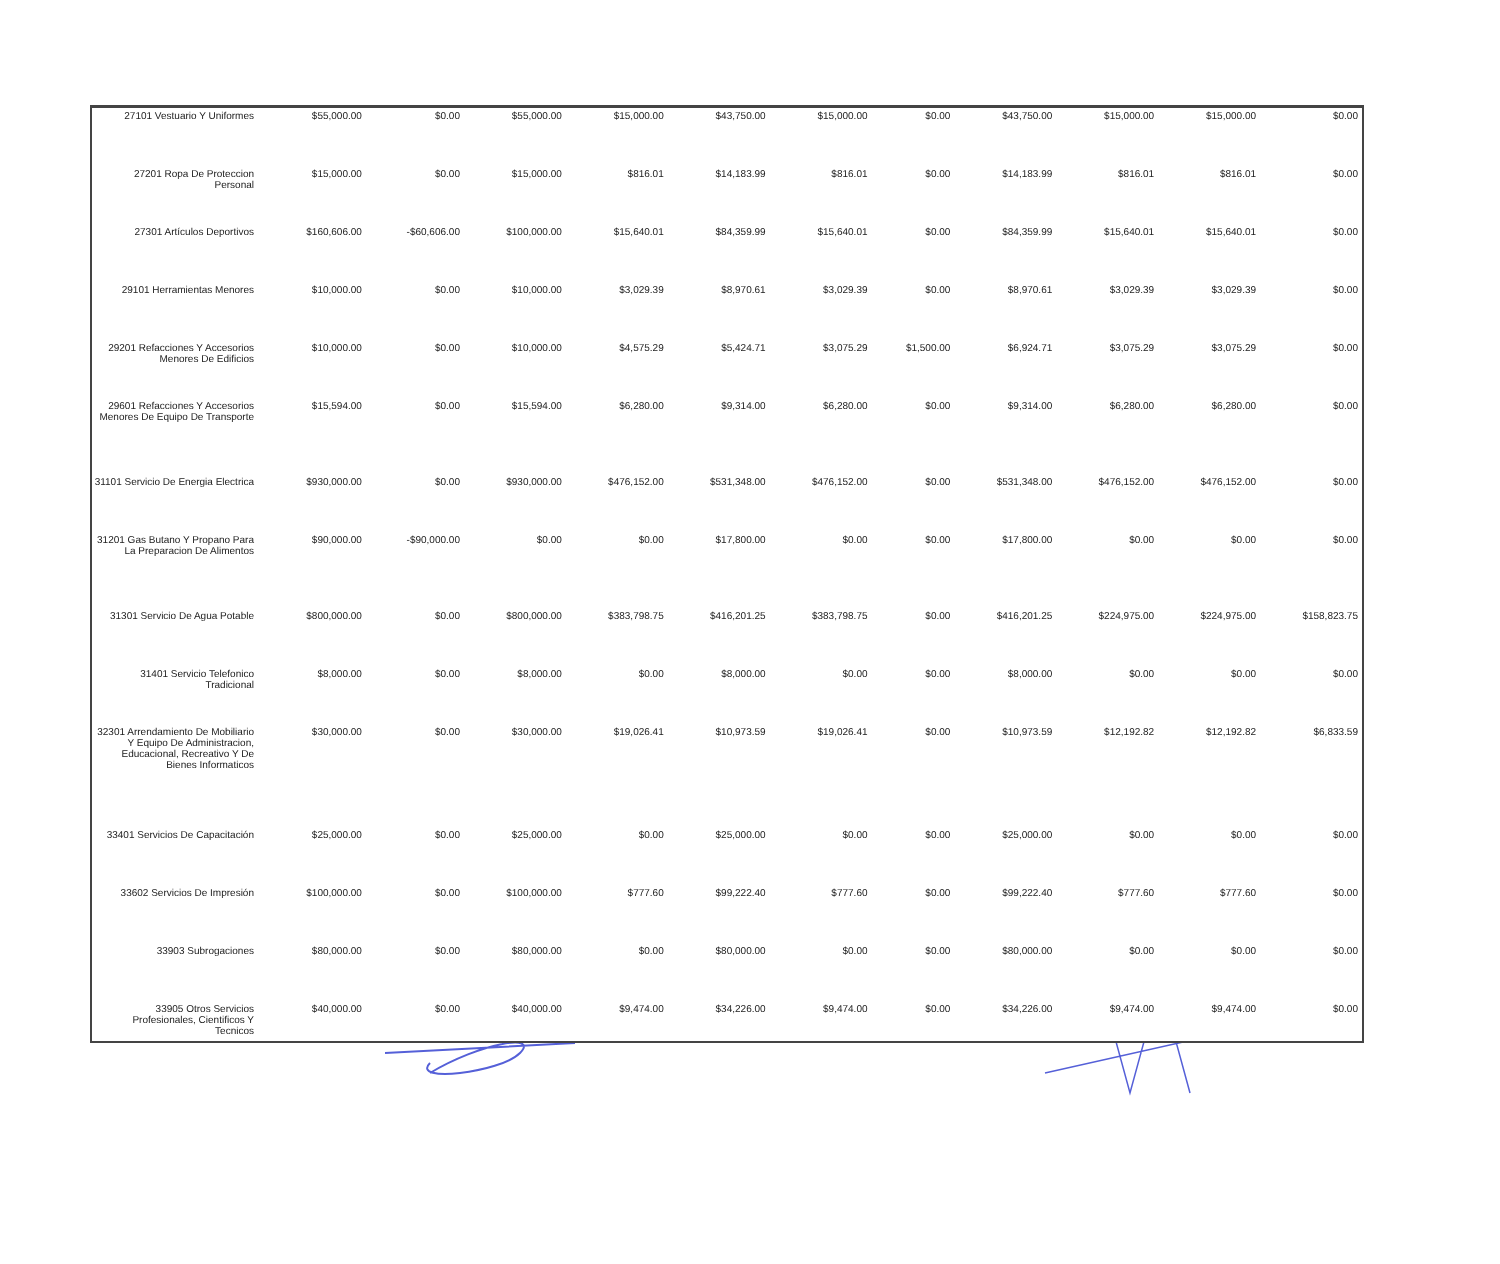| 27101 Vestuario Y Uniformes | $55,000.00 | $0.00 | $55,000.00 | $15,000.00 | $43,750.00 | $15,000.00 | $0.00 | $43,750.00 | $15,000.00 | $15,000.00 | $0.00 |
| 27201 Ropa De Proteccion Personal | $15,000.00 | $0.00 | $15,000.00 | $816.01 | $14,183.99 | $816.01 | $0.00 | $14,183.99 | $816.01 | $816.01 | $0.00 |
| 27301 Artículos Deportivos | $160,606.00 | -$60,606.00 | $100,000.00 | $15,640.01 | $84,359.99 | $15,640.01 | $0.00 | $84,359.99 | $15,640.01 | $15,640.01 | $0.00 |
| 29101 Herramientas Menores | $10,000.00 | $0.00 | $10,000.00 | $3,029.39 | $8,970.61 | $3,029.39 | $0.00 | $8,970.61 | $3,029.39 | $3,029.39 | $0.00 |
| 29201 Refacciones Y Accesorios Menores De Edificios | $10,000.00 | $0.00 | $10,000.00 | $4,575.29 | $5,424.71 | $3,075.29 | $1,500.00 | $6,924.71 | $3,075.29 | $3,075.29 | $0.00 |
| 29601 Refacciones Y Accesorios Menores De Equipo De Transporte | $15,594.00 | $0.00 | $15,594.00 | $6,280.00 | $9,314.00 | $6,280.00 | $0.00 | $9,314.00 | $6,280.00 | $6,280.00 | $0.00 |
| 31101 Servicio De Energia Electrica | $930,000.00 | $0.00 | $930,000.00 | $476,152.00 | $531,348.00 | $476,152.00 | $0.00 | $531,348.00 | $476,152.00 | $476,152.00 | $0.00 |
| 31201 Gas Butano Y Propano Para La Preparacion De Alimentos | $90,000.00 | -$90,000.00 | $0.00 | $0.00 | $17,800.00 | $0.00 | $0.00 | $17,800.00 | $0.00 | $0.00 | $0.00 |
| 31301 Servicio De Agua Potable | $800,000.00 | $0.00 | $800,000.00 | $383,798.75 | $416,201.25 | $383,798.75 | $0.00 | $416,201.25 | $224,975.00 | $224,975.00 | $158,823.75 |
| 31401 Servicio Telefonico Tradicional | $8,000.00 | $0.00 | $8,000.00 | $0.00 | $8,000.00 | $0.00 | $0.00 | $8,000.00 | $0.00 | $0.00 | $0.00 |
| 32301 Arrendamiento De Mobiliario Y Equipo De Administracion, Educacional, Recreativo Y De Bienes Informaticos | $30,000.00 | $0.00 | $30,000.00 | $19,026.41 | $10,973.59 | $19,026.41 | $0.00 | $10,973.59 | $12,192.82 | $12,192.82 | $6,833.59 |
| 33401 Servicios De Capacitación | $25,000.00 | $0.00 | $25,000.00 | $0.00 | $25,000.00 | $0.00 | $0.00 | $25,000.00 | $0.00 | $0.00 | $0.00 |
| 33602 Servicios De Impresión | $100,000.00 | $0.00 | $100,000.00 | $777.60 | $99,222.40 | $777.60 | $0.00 | $99,222.40 | $777.60 | $777.60 | $0.00 |
| 33903 Subrogaciones | $80,000.00 | $0.00 | $80,000.00 | $0.00 | $80,000.00 | $0.00 | $0.00 | $80,000.00 | $0.00 | $0.00 | $0.00 |
| 33905 Otros Servicios Profesionales, Cientificos Y Tecnicos | $40,000.00 | $0.00 | $40,000.00 | $9,474.00 | $34,226.00 | $9,474.00 | $0.00 | $34,226.00 | $9,474.00 | $9,474.00 | $0.00 |